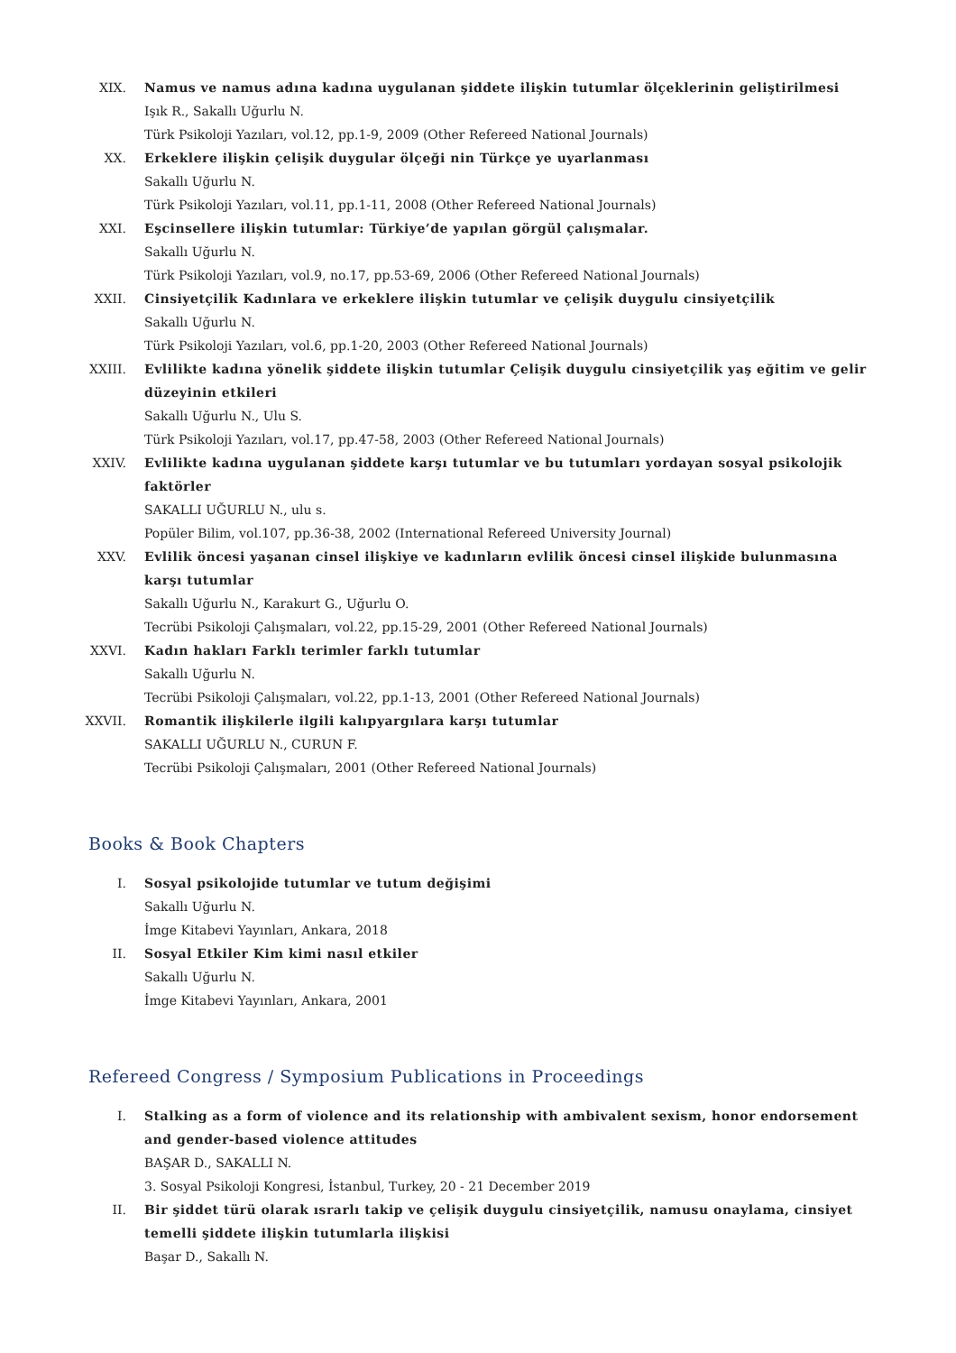XIX. Namus ve namus adına kadına uygulanan şiddete ilişkin tutumlar ölçeklerinin geliştirilmesi
Işık R., Sakallı Uğurlu N.
Türk Psikoloji Yazıları, vol.12, pp.1-9, 2009 (Other Refereed National Journals)
XX. Erkeklere ilişkin çelişik duygular ölçeği nin Türkçe ye uyarlanması
Sakallı Uğurlu N.
Türk Psikoloji Yazıları, vol.11, pp.1-11, 2008 (Other Refereed National Journals)
XXI. Eşcinsellere ilişkin tutumlar: Türkiye’de yapılan görgül çalışmalar.
Sakallı Uğurlu N.
Türk Psikoloji Yazıları, vol.9, no.17, pp.53-69, 2006 (Other Refereed National Journals)
XXII. Cinsiyetçilik Kadınlara ve erkeklere ilişkin tutumlar ve çelişik duygulu cinsiyetçilik
Sakallı Uğurlu N.
Türk Psikoloji Yazıları, vol.6, pp.1-20, 2003 (Other Refereed National Journals)
XXIII. Evlilikte kadına yönelik şiddete ilişkin tutumlar Çelişik duygulu cinsiyetçilik yaş eğitim ve gelir düzeyinin etkileri
Sakallı Uğurlu N., Ulu S.
Türk Psikoloji Yazıları, vol.17, pp.47-58, 2003 (Other Refereed National Journals)
XXIV. Evlilikte kadına uygulanan şiddete karşı tutumlar ve bu tutumları yordayan sosyal psikolojik faktörler
SAKALLI UĞURLU N., ulu s.
Popüler Bilim, vol.107, pp.36-38, 2002 (International Refereed University Journal)
XXV. Evlilik öncesi yaşanan cinsel ilişkiye ve kadınların evlilik öncesi cinsel ilişkide bulunmasına karşı tutumlar
Sakallı Uğurlu N., Karakurt G., Uğurlu O.
Tecrübi Psikoloji Çalışmaları, vol.22, pp.15-29, 2001 (Other Refereed National Journals)
XXVI. Kadın hakları Farklı terimler farklı tutumlar
Sakallı Uğurlu N.
Tecrübi Psikoloji Çalışmaları, vol.22, pp.1-13, 2001 (Other Refereed National Journals)
XXVII. Romantik ilişkilerle ilgili kalıpyargılara karşı tutumlar
SAKALLI UĞURLU N., CURUN F.
Tecrübi Psikoloji Çalışmaları, 2001 (Other Refereed National Journals)
Books & Book Chapters
I. Sosyal psikolojide tutumlar ve tutum değişimi
Sakallı Uğurlu N.
İmge Kitabevi Yayınları, Ankara, 2018
II. Sosyal Etkiler Kim kimi nasıl etkiler
Sakallı Uğurlu N.
İmge Kitabevi Yayınları, Ankara, 2001
Refereed Congress / Symposium Publications in Proceedings
I. Stalking as a form of violence and its relationship with ambivalent sexism, honor endorsement and gender-based violence attitudes
BAŞAR D., SAKALLI N.
3. Sosyal Psikoloji Kongresi, İstanbul, Turkey, 20 - 21 December 2019
II. Bir şiddet türü olarak ısrarlı takip ve çelişik duygulu cinsiyetçilik, namusu onaylama, cinsiyet temelli şiddete ilişkin tutumlarla ilişkisi
Başar D., Sakallı N.